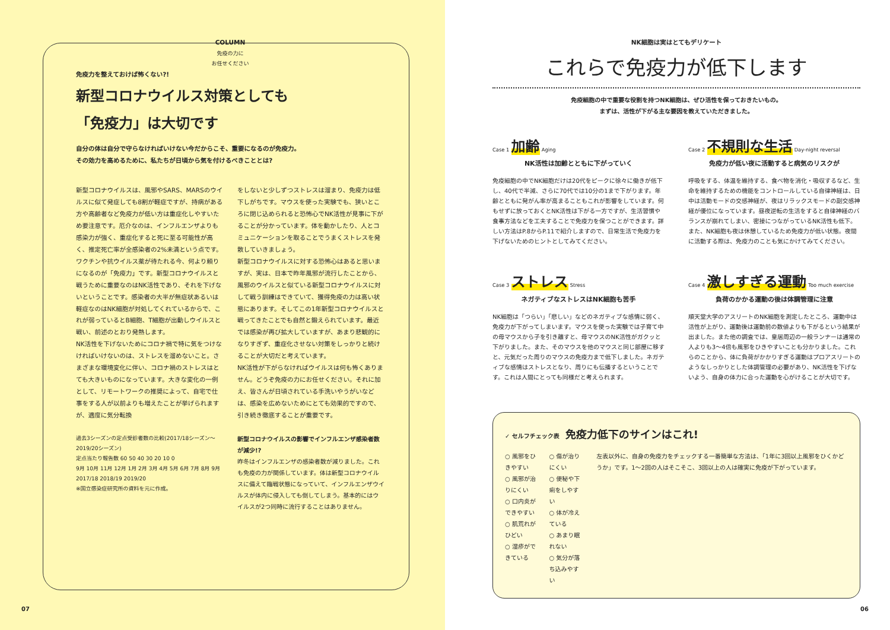COLUMN
免疫の力に
お任せください
免疫力を整えておけば怖くない?!
新型コロナウイルス対策としても
「免疫力」は大切です
自分の体は自分で守らなければいけない今だからこそ、重要になるのが免疫力。
その効力を高めるために、私たちが日頃から気を付けるべきこととは?
新型コロナウイルスは、風邪やSARS、MARSのウイルスに似て発症しても8割が軽症ですが、持病がある方や高齢者など免疫力が低い方は重症化しやすいため要注意です。厄介なのは、インフルエンザよりも感染力が強く、重症化すると死に至る可能性が高く、推定死亡率が全感染者の2%未満という点です。ワクチンや抗ウイルス薬が待たれる今、何より頼りになるのが「免疫力」です。新型コロナウイルスと戦うために重要なのはNK活性であり、それを下げないということです。感染者の大半が無症状あるいは軽症なのはNK細胞が対処してくれているからで、これが弱っているとB細胞、T細胞が出動しウイルスと戦い、前述のとおり発熱します。
NK活性を下げないためにコロナ禍で特に気をつけなければいけないのは、ストレスを溜めないこと。さまざまな環境変化に伴い、コロナ禍のストレスはとても大きいものになっています。大きな変化の一例として、リモートワークの推奨によって、自宅で仕事をする人が以前よりも増えたことが挙げられますが、適度に気分転換
をしないと少しずつストレスは溜まり、免疫力は低下しがちです。マウスを使った実験でも、狭いところに閉じ込められると恐怖心でNK活性が見事に下がることが分かっています。体を動かしたり、人とコミュニケーションを取ることでうまくストレスを発散していきましょう。
新型コロナウイルスに対する恐怖心はあると思いますが、実は、日本で昨年風邪が流行したことから、風邪のウイルスと似ている新型コロナウイルスに対して戦う訓練はできていて、獲得免疫の力は高い状態にあります。そしてこの1年新型コロナウイルスと戦ってきたことでも自然と鍛えられています。最近では感染が再び拡大していますが、あまり悲観的になりすぎず、重症化させない対策をしっかりと続けることが大切だと考えています。
NK活性が下がらなければウイルスは何も怖くありません。どうぞ免疫の力にお任せください。それに加え、皆さんが日頃されている手洗いやうがいなどは、感染を広めないためにとても効果的ですので、引き続き徹底することが重要です。
過去3シーズンの定点受診者数の比較(2017/18シーズン〜2019/20シーズン)
定点当たり報告数 60 50 40 30 20 10 0
9月 10月 11月 12月 1月 2月 3月 4月 5月 6月 7月 8月 9月
2017/18 2018/19 2019/20
※国立感染症研究所の資料を元に作成。
新型コロナウイルスの影響でインフルエンザ感染者数が減少!?
昨冬はインフルエンザの感染者数が減りました。これも免疫の力が関係しています。体は新型コロナウイルスに備えて臨戦状態になっていて、インフルエンザウイルスが体内に侵入しても倒してしまう。基本的にはウイルスが2つ同時に流行することはありません。
07
NK細胞は実はとてもデリケート
これらで免疫力が低下します
免疫細胞の中で重要な役割を持つNK細胞は、ぜひ活性を保っておきたいもの。
まずは、活性が下がる主な要因を教えていただきました。
Case 1 加齢 Aging
NK活性は加齢とともに下がっていく
免疫細胞の中でNK細胞だけは20代をピークに徐々に働きが低下し、40代で半減、さらに70代では10分の1まで下がります。年齢とともに発がん率が高まることもこれが影響をしています。何もせずに放っておくとNK活性は下がる一方ですが、生活習慣や食事方法などを工夫することで免疫力を保つことができます。詳しい方法はP.8からP.11で紹介しますので、日常生活で免疫力を下げないためのヒントとしてみてください。
Case 2 不規則な生活 Day-night reversal
免疫力が低い夜に活動すると病気のリスクが
呼吸をする、体温を維持する、食べ物を消化・吸収するなど、生命を維持するための機能をコントロールしている自律神経は、日中は活動モードの交感神経が、夜はリラックスモードの副交感神経が優位になっています。昼夜逆転の生活をすると自律神経のバランスが崩れてしまい、密接につながっているNK活性も低下。また、NK細胞も夜は休憩しているため免疫力が低い状態。夜間に活動する際は、免疫力のことも気にかけてみてください。
Case 3 ストレス Stress
ネガティブなストレスはNK細胞も苦手
NK細胞は「つらい」「悲しい」などのネガティブな感情に弱く、免疫力が下がってしまいます。マウスを使った実験では子育て中の母マウスから子を引き離すと、母マウスのNK活性がガクッと下がりました。また、そのマウスを他のマウスと同じ部屋に移すと、元気だった周りのマウスの免疫力まで低下しました。ネガティブな感情はストレスとなり、周りにも伝播するということです。これは人間にとっても同様だと考えられます。
Case 4 激しすぎる運動 Too much exercise
負荷のかかる運動の後は体調管理に注意
順天堂大学のアスリートのNK細胞を測定したところ、運動中は活性が上がり、運動後は運動前の数値よりも下がるという結果が出ました。また他の調査では、皇居周辺の一般ランナーは通常の人よりも3〜4倍も風邪をひきやすいことも分かりました。これらのことから、体に負荷がかかりすぎる運動はプロアスリートのようなしっかりとした体調管理の必要があり、NK活性を下げないよう、自身の体力に合った運動を心がけることが大切です。
✓ セルフチェック表　免疫力低下のサインはこれ!
○ 風邪をひきやすい
○ 風邪が治りにくい
○ 口内炎ができやすい
○ 肌荒れがひどい
○ 湿疹ができている
○ 傷が治りにくい
○ 便秘や下痢をしやすい
○ 体が冷えている
○ あまり眠れない
○ 気分が落ち込みやすい
左表以外に、自身の免疫力をチェックする一番簡単な方法は、「1年に3回以上風邪をひくかどうか」です。1〜2回の人はそこそこ、3回以上の人は確実に免疫が下がっています。
06